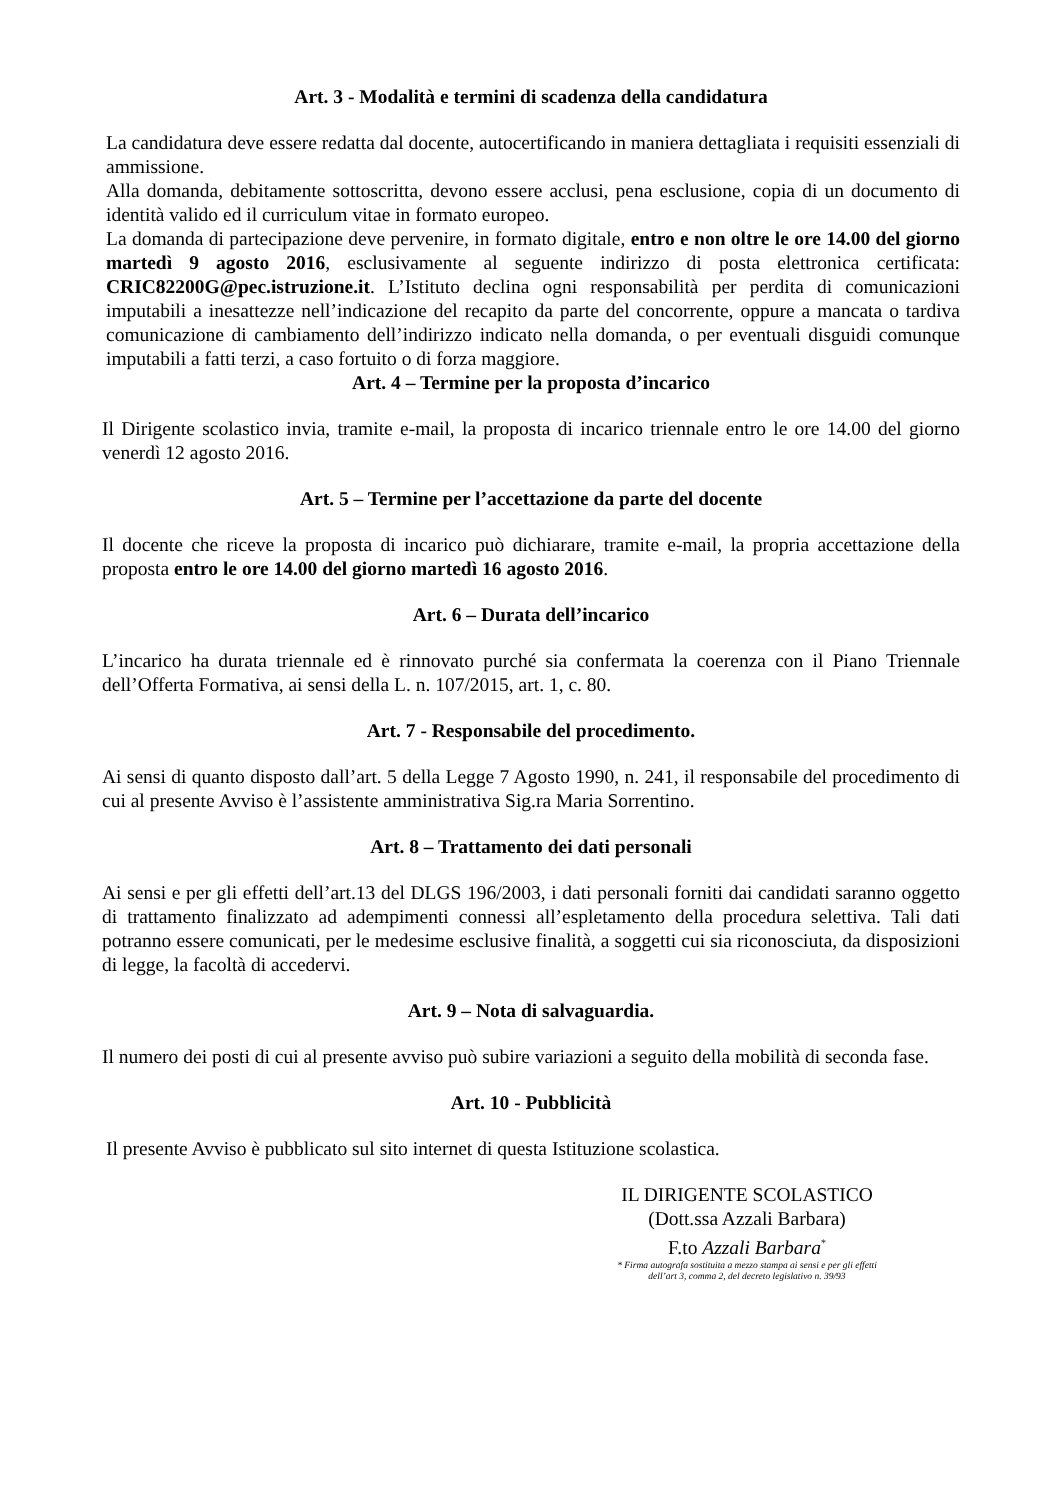Art. 3 - Modalità e termini di scadenza della candidatura
La candidatura deve essere redatta dal docente, autocertificando in maniera dettagliata i requisiti essenziali di ammissione.
Alla domanda, debitamente sottoscritta, devono essere acclusi, pena esclusione, copia di un documento di identità valido ed il curriculum vitae in formato europeo.
La domanda di partecipazione deve pervenire, in formato digitale, entro e non oltre le ore 14.00 del giorno martedì 9 agosto 2016, esclusivamente al seguente indirizzo di posta elettronica certificata: CRIC82200G@pec.istruzione.it. L’Istituto declina ogni responsabilità per perdita di comunicazioni imputabili a inesattezze nell’indicazione del recapito da parte del concorrente, oppure a mancata o tardiva comunicazione di cambiamento dell’indirizzo indicato nella domanda, o per eventuali disguidi comunque imputabili a fatti terzi, a caso fortuito o di forza maggiore.
Art. 4 – Termine per la proposta d’incarico
Il Dirigente scolastico invia, tramite e-mail, la proposta di incarico triennale entro le ore 14.00 del giorno venerdì 12 agosto 2016.
Art. 5 – Termine per l’accettazione da parte del docente
Il docente che riceve la proposta di incarico può dichiarare, tramite e-mail, la propria accettazione della proposta entro le ore 14.00 del giorno martedì 16 agosto 2016.
Art. 6 – Durata dell’incarico
L’incarico ha durata triennale ed è rinnovato purché sia confermata la coerenza con il Piano Triennale dell’Offerta Formativa, ai sensi della L. n. 107/2015, art. 1, c. 80.
Art. 7 - Responsabile del procedimento.
Ai sensi di quanto disposto dall’art. 5 della Legge 7 Agosto 1990, n. 241, il responsabile del procedimento di cui al presente Avviso è l’assistente amministrativa Sig.ra Maria Sorrentino.
Art. 8 – Trattamento dei dati personali
Ai sensi e per gli effetti dell’art.13 del DLGS 196/2003, i dati personali forniti dai candidati saranno oggetto di trattamento finalizzato ad adempimenti connessi all’espletamento della procedura selettiva. Tali dati potranno essere comunicati, per le medesime esclusive finalità, a soggetti cui sia riconosciuta, da disposizioni di legge, la facoltà di accedervi.
Art. 9 – Nota di salvaguardia.
Il numero dei posti di cui al presente avviso può subire variazioni a seguito della mobilità di seconda fase.
Art. 10 - Pubblicità
Il presente Avviso è pubblicato sul sito internet di questa Istituzione scolastica.
IL DIRIGENTE SCOLASTICO
(Dott.ssa Azzali Barbara)
F.to Azzali Barbara<sup>*</sup>
* Firma autografa sostituita a mezzo stampa ai sensi e per gli effetti
dell’art 3, comma 2, del decreto legislativo n. 39/93